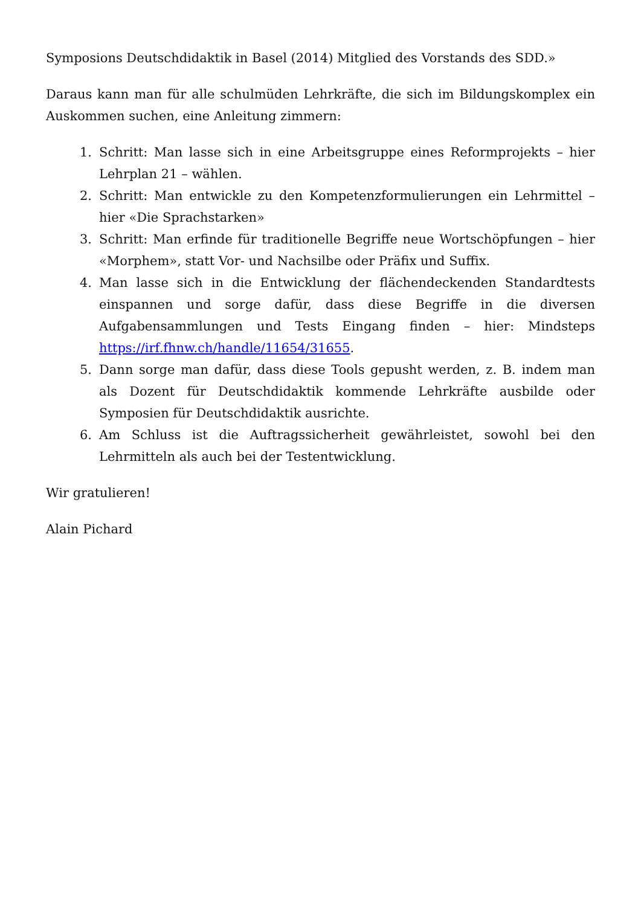Symposions Deutschdidaktik in Basel (2014) Mitglied des Vorstands des SDD.»
Daraus kann man für alle schulmüden Lehrkräfte, die sich im Bildungskomplex ein Auskommen suchen, eine Anleitung zimmern:
1. Schritt: Man lasse sich in eine Arbeitsgruppe eines Reformprojekts – hier Lehrplan 21 – wählen.
2. Schritt: Man entwickle zu den Kompetenzformulierungen ein Lehrmittel – hier «Die Sprachstarken»
3. Schritt: Man erfinde für traditionelle Begriffe neue Wortschöpfungen – hier «Morphem», statt Vor- und Nachsilbe oder Präfix und Suffix.
4. Man lasse sich in die Entwicklung der flächendeckenden Standardtests einspannen und sorge dafür, dass diese Begriffe in die diversen Aufgabensammlungen und Tests Eingang finden – hier: Mindsteps https://irf.fhnw.ch/handle/11654/31655.
5. Dann sorge man dafür, dass diese Tools gepusht werden, z. B. indem man als Dozent für Deutschdidaktik kommende Lehrkräfte ausbilde oder Symposien für Deutschdidaktik ausrichte.
6. Am Schluss ist die Auftragssicherheit gewährleistet, sowohl bei den Lehrmitteln als auch bei der Testentwicklung.
Wir gratulieren!
Alain Pichard